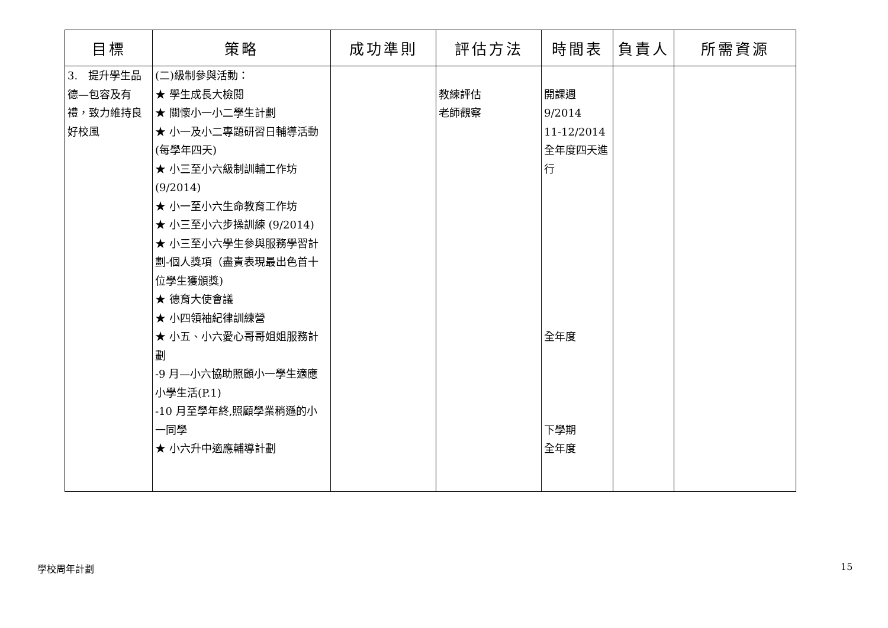| 目標 | 策略 | 成功準則 | 評估方法 | 時間表 | 負責人 | 所需資源 |
| --- | --- | --- | --- | --- | --- | --- |
| 3. 提升學生品德—包容及有禮，致力維持良好校風 | (二)級制參與活動： ★ 學生成長大檢閱 ★ 關懷小一小二學生計劃 ★ 小一及小二專題研習日輔導活動(每學年四天) ★ 小三至小六級制訓輔工作坊(9/2014) ★ 小一至小六生命教育工作坊 ★ 小三至小六步操訓練 (9/2014) ★ 小三至小六學生參與服務學習計劃-個人獎項（盡責表現最出色首十位學生獲頒獎) ★ 德育大使會議 ★ 小四領袖紀律訓練營 ★ 小五、小六愛心哥哥姐姐服務計劃 -9 月—小六協助照顧小一學生適應小學生活(P.1) -10 月至學年終,照顧學業稍遜的小一同學 ★ 小六升中適應輔導計劃 | | 教練評估 老師觀察 | 開課週 9/2014 11-12/2014 全年度四天進行 全年度 下學期 全年度 | | |
學校周年計劃 15